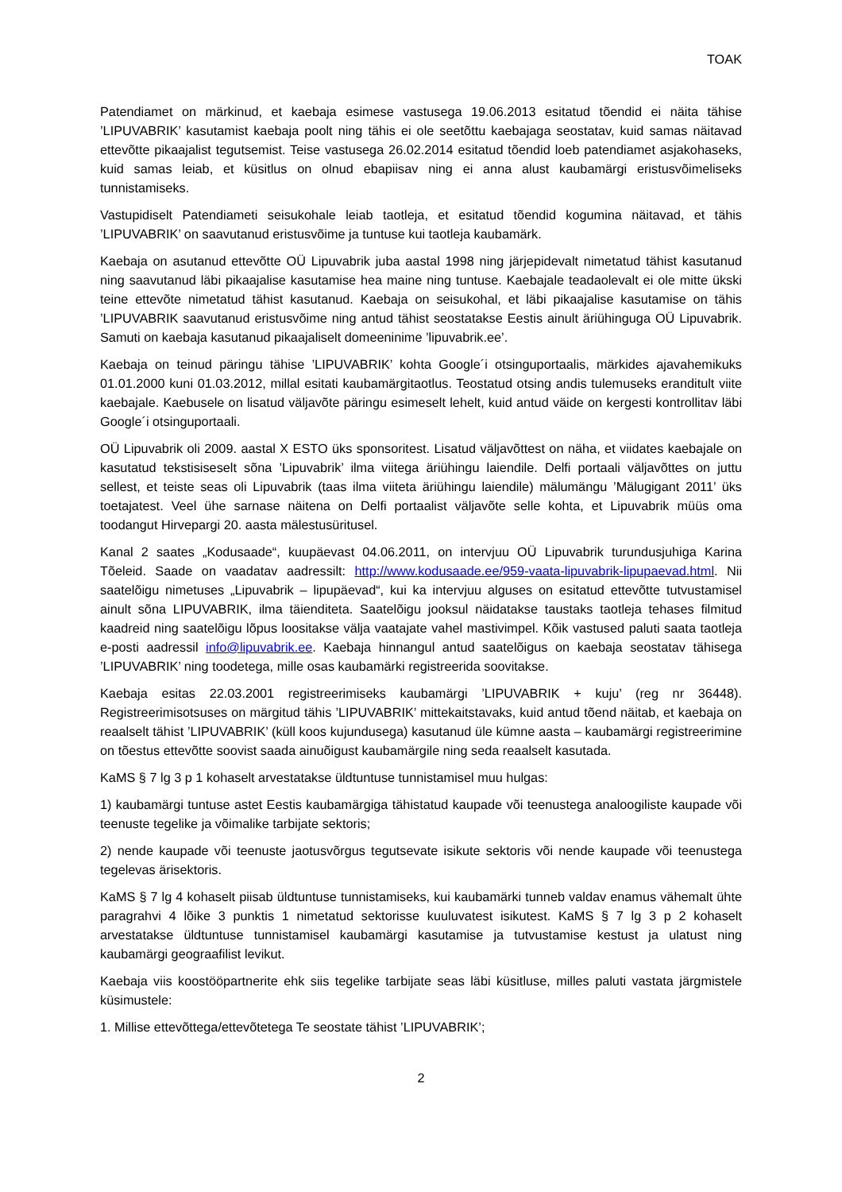TOAK
Patendiamet on märkinud, et kaebaja esimese vastusega 19.06.2013 esitatud tõendid ei näita tähise ’LIPUVABRIK’ kasutamist kaebaja poolt ning tähis ei ole seetõttu kaebajaga seostatav, kuid samas näitavad ettevõtte pikaajalist tegutsemist. Teise vastusega 26.02.2014 esitatud tõendid loeb patendiamet asjakohaseks, kuid samas leiab, et küsitlus on olnud ebapiisav ning ei anna alust kaubamärgi eristusvõimeliseks tunnistamiseks.
Vastupidiselt Patendiameti seisukohale leiab taotleja, et esitatud tõendid kogumina näitavad, et tähis ’LIPUVABRIK’ on saavutanud eristusvõime ja tuntuse kui taotleja kaubamärk.
Kaebaja on asutanud ettevõtte OÜ Lipuvabrik juba aastal 1998 ning järjepidevalt nimetatud tähist kasutanud ning saavutanud läbi pikaajalise kasutamise hea maine ning tuntuse. Kaebajale teadaolevalt ei ole mitte ükski teine ettevõte nimetatud tähist kasutanud. Kaebaja on seisukohal, et läbi pikaajalise kasutamise on tähis ’LIPUVABRIK saavutanud eristusvõime ning antud tähist seostatakse Eestis ainult äriühinguga OÜ Lipuvabrik. Samuti on kaebaja kasutanud pikaajaliselt domeeninime ’lipuvabrik.ee’.
Kaebaja on teinud päringu tähise ’LIPUVABRIK’ kohta Google´i otsinguportaalis, märkides ajavahemikuks 01.01.2000 kuni 01.03.2012, millal esitati kaubamärgitaotlus. Teostatud otsing andis tulemuseks eranditult viite kaebajale. Kaebusele on lisatud väljavõte päringu esimeselt lehelt, kuid antud väide on kergesti kontrollitav läbi Google´i otsinguportaali.
OÜ Lipuvabrik oli 2009. aastal X ESTO üks sponsoritest. Lisatud väljavõttest on näha, et viidates kaebajale on kasutatud tekstisiseselt sõna ’Lipuvabrik’ ilma viitega äriühingu laiendile. Delfi portaali väljavõttes on juttu sellest, et teiste seas oli Lipuvabrik (taas ilma viiteta äriühingu laiendile) mälumängu ’Mälugigant 2011’ üks toetajatest. Veel ühe sarnase näitena on Delfi portaalist väljavõte selle kohta, et Lipuvabrik müüs oma toodangut Hirvepargi 20. aasta mälestusüritusel.
Kanal 2 saates „Kodusaade“, kuupäevast 04.06.2011, on intervjuu OÜ Lipuvabrik turundusjuhiga Karina Tõeleid. Saade on vaadatav aadressilt: http://www.kodusaade.ee/959-vaata-lipuvabrik-lipupaevad.html. Nii saatelõigu nimetuses „Lipuvabrik – lipupäevad“, kui ka intervjuu alguses on esitatud ettevõtte tutvustamisel ainult sõna LIPUVABRIK, ilma täienditeta. Saatelõigu jooksul näidatakse taustaks taotleja tehases filmitud kaadreid ning saatelõigu lõpus loositakse välja vaatajate vahel mastivimpel. Kõik vastused paluti saata taotleja e-posti aadressil info@lipuvabrik.ee. Kaebaja hinnangul antud saatelõigus on kaebaja seostatav tähisega ’LIPUVABRIK’ ning toodetega, mille osas kaubamärki registreerida soovitakse.
Kaebaja esitas 22.03.2001 registreerimiseks kaubamärgi ’LIPUVABRIK + kuju’ (reg nr 36448). Registreerimisotsuses on märgitud tähis ’LIPUVABRIK’ mittekaitstavaks, kuid antud tõend näitab, et kaebaja on reaalselt tähist ’LIPUVABRIK’ (küll koos kujundusega) kasutanud üle kümne aasta – kaubamärgi registreerimine on tõestus ettevõtte soovist saada ainuõigust kaubamärgile ning seda reaalselt kasutada.
KaMS § 7 lg 3 p 1 kohaselt arvestatakse üldtuntuse tunnistamisel muu hulgas:
1) kaubamärgi tuntuse astet Eestis kaubamärgiga tähistatud kaupade või teenustega analoogiliste kaupade või teenuste tegelike ja võimalike tarbijate sektoris;
2) nende kaupade või teenuste jaotusvõrgus tegutsevate isikute sektoris või nende kaupade või teenustega tegelevas ärisektoris.
KaMS § 7 lg 4 kohaselt piisab üldtuntuse tunnistamiseks, kui kaubamärki tunneb valdav enamus vähemalt ühte paragrahvi 4 lõike 3 punktis 1 nimetatud sektorisse kuuluvatest isikutest. KaMS § 7 lg 3 p 2 kohaselt arvestatakse üldtuntuse tunnistamisel kaubamärgi kasutamise ja tutvustamise kestust ja ulatust ning kaubamärgi geograafilist levikut.
Kaebaja viis koostööpartnerite ehk siis tegelike tarbijate seas läbi küsitluse, milles paluti vastata järgmistele küsimustele:
1. Millise ettevõttega/ettevõtetega Te seostate tähist ’LIPUVABRIK’;
2